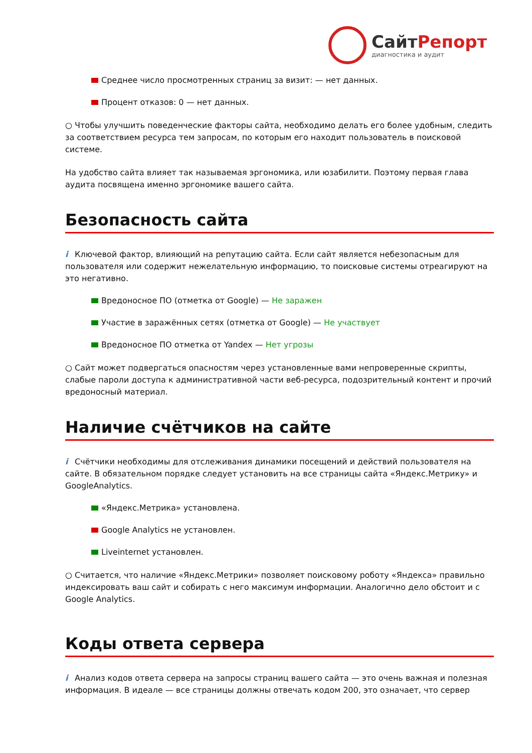СайтРепорт
диагностика и аудит
Среднее число просмотренных страниц за визит: — нет данных.
Процент отказов: 0 — нет данных.
○ Чтобы улучшить поведенческие факторы сайта, необходимо делать его более удобным, следить за соответствием ресурса тем запросам, по которым его находит пользователь в поисковой системе.
На удобство сайта влияет так называемая эргономика, или юзабилити. Поэтому первая глава аудита посвящена именно эргономике вашего сайта.
Безопасность сайта
i Ключевой фактор, влияющий на репутацию сайта. Если сайт является небезопасным для пользователя или содержит нежелательную информацию, то поисковые системы отреагируют на это негативно.
Вредоносное ПО (отметка от Google) — Не заражен
Участие в заражённых сетях (отметка от Google) — Не участвует
Вредоносное ПО отметка от Yandex — Нет угрозы
○ Сайт может подвергаться опасностям через установленные вами непроверенные скрипты, слабые пароли доступа к административной части веб-ресурса, подозрительный контент и прочий вредоносный материал.
Наличие счётчиков на сайте
i Счётчики необходимы для отслеживания динамики посещений и действий пользователя на сайте. В обязательном порядке следует установить на все страницы сайта «Яндекс.Метрику» и GoogleAnalytics.
«Яндекс.Метрика» установлена.
Google Analytics не установлен.
Liveinternet установлен.
○ Считается, что наличие «Яндекс.Метрики» позволяет поисковому роботу «Яндекса» правильно индексировать ваш сайт и собирать с него максимум информации. Аналогично дело обстоит и с Google Analytics.
Коды ответа сервера
i Анализ кодов ответа сервера на запросы страниц вашего сайта — это очень важная и полезная информация. В идеале — все страницы должны отвечать кодом 200, это означает, что сервер